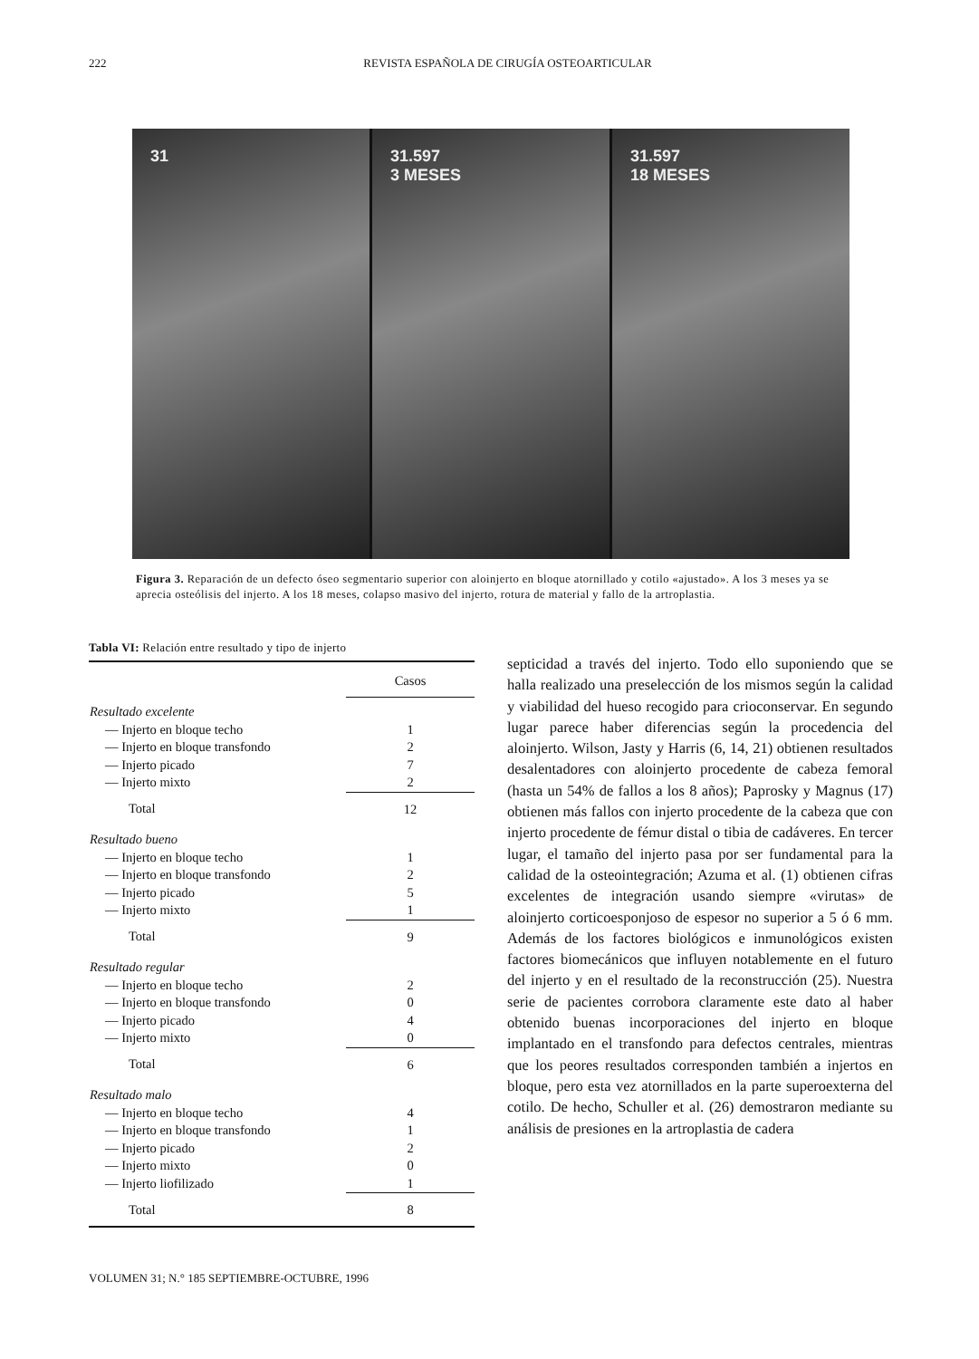222
REVISTA ESPAÑOLA DE CIRUGÍA OSTEOARTICULAR
31 31.597
3 MESES
31.597
18 MESES
Figura 3. Reparación de un defecto óseo segmentario superior con aloinjerto en bloque atornillado y cotilo «ajustado». A los 3 meses ya se aprecia osteólisis del injerto. A los 18 meses, colapso masivo del injerto, rotura de material y fallo de la artroplastia.
Tabla VI: Relación entre resultado y tipo de injerto
| | Casos |
| Resultado excelente | |
| — Injerto en bloque techo | 1 |
| — Injerto en bloque transfondo | 2 |
| — Injerto picado | 7 |
| — Injerto mixto | 2 |
| Total | 12 |
| Resultado bueno | |
| — Injerto en bloque techo | 1 |
| — Injerto en bloque transfondo | 2 |
| — Injerto picado | 5 |
| — Injerto mixto | 1 |
| Total | 9 |
| Resultado regular | |
| — Injerto en bloque techo | 2 |
| — Injerto en bloque transfondo | 0 |
| — Injerto picado | 4 |
| — Injerto mixto | 0 |
| Total | 6 |
| Resultado malo | |
| — Injerto en bloque techo | 4 |
| — Injerto en bloque transfondo | 1 |
| — Injerto picado | 2 |
| — Injerto mixto | 0 |
| — Injerto liofilizado | 1 |
| Total | 8 |
septicidad a través del injerto. Todo ello suponiendo que se halla realizado una preselección de los mismos según la calidad y viabilidad del hueso recogido para crioconservar. En segundo lugar parece haber diferencias según la procedencia del aloinjerto. Wilson, Jasty y Harris (6, 14, 21) obtienen resultados desalentadores con aloinjerto procedente de cabeza femoral (hasta un 54% de fallos a los 8 años); Paprosky y Magnus (17) obtienen más fallos con injerto procedente de la cabeza que con injerto procedente de fémur distal o tibia de cadáveres. En tercer lugar, el tamaño del injerto pasa por ser fundamental para la calidad de la osteointegración; Azuma et al. (1) obtienen cifras excelentes de integración usando siempre «virutas» de aloinjerto corticoesponjoso de espesor no superior a 5 ó 6 mm. Además de los factores biológicos e inmunológicos existen factores biomecánicos que influyen notablemente en el futuro del injerto y en el resultado de la reconstrucción (25). Nuestra serie de pacientes corrobora claramente este dato al haber obtenido buenas incorporaciones del injerto en bloque implantado en el transfondo para defectos centrales, mientras que los peores resultados corresponden también a injertos en bloque, pero esta vez atornillados en la parte superoexterna del cotilo. De hecho, Schuller et al. (26) demostraron mediante su análisis de presiones en la artroplastia de cadera
VOLUMEN 31; N.° 185 SEPTIEMBRE-OCTUBRE, 1996